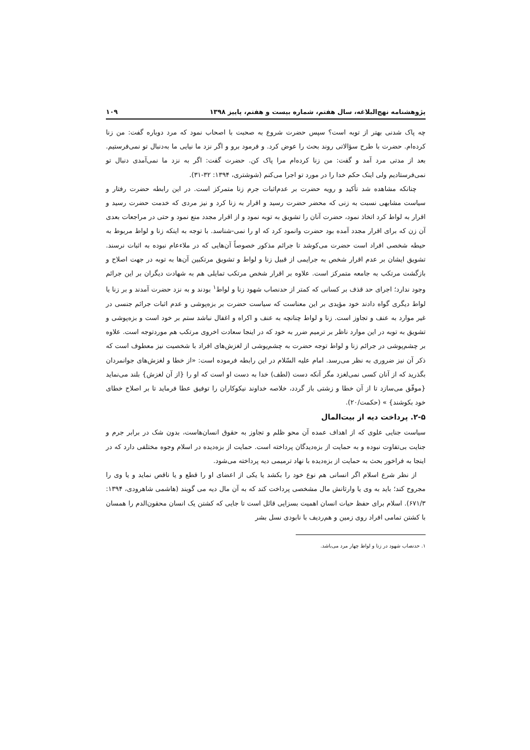پژوهشنامه نهج‌البلاغه، سال هفتم، شماره بیست و هفتم، پاییز ۱۳۹۸ ۱۰۹
چه پاک شدنی بهتر از توبه است؟ سپس حضرت شروع به صحبت با اصحاب نمود که مرد دوباره گفت: من زنا کرده‌ام. حضرت با طرح سؤالاتی روند بحث را عوض کرد. و فرمود برو و اگر نزد ما نیایی ما به‌دنبال تو نمی‌فرستیم. بعد از مدتی مرد آمد و گفت: من زنا کرده‌ام مرا پاک کن. حضرت گفت: اگر به نزد ما نمی‌آمدی دنبال تو نمی‌فرستادیم ولی اینک حکم خدا را در مورد تو اجرا می‌کنم (شوشتری، ۱۳۹۴: ۳۲-۳۱).
چنانکه مشاهده شد تأکید و رویه حضرت بر عدم‌اثبات جرم زنا متمرکز است. در این رابطه حضرت رفتار و سیاست مشابهی نسبت به زنی که محضر حضرت رسید و اقرار به زنا کرد و نیز مردی که خدمت حضرت رسید و اقرار به لواط کرد اتخاذ نمود، حضرت آنان را تشویق به توبه نمود و از اقرار مجدد منع نمود و حتی در مراجعات بعدی آن زن که برای اقرار مجدد آمده بود حضرت وانمود کرد که او را نمی-شناسد. با توجه به اینکه زنا و لواط مربوط به حیطه شخصی افراد است حضرت می‌کوشد تا جرائم مذکور خصوصاً آن‌هایی که در ملاءعام نبوده به اثبات نرسند. تشویق ایشان بر عدم اقرار شخص به جرایمی از قبیل زنا و لواط و تشویق مرتکبین آن‌ها به توبه در جهت اصلاح و بازگشت مرتکب به جامعه متمرکز است. علاوه بر اقرار شخص مرتکب تمایلی هم به شهادت دیگران بر این جرائم وجود ندارد؛ اجرای حد قذف بر کسانی که کمتر از حدنصاب شهود زنا و لواط<sup>۱</sup> بودند و به نزد حضرت آمدند و بر زنا یا لواط دیگری گواه دادند خود مؤیدی بر این معناست که سیاست حضرت بر بزه‌پوشی و عدم اثبات جرائم جنسی در غیر موارد به عنف و تجاوز است. زنا و لواط چنانچه به عنف و اکراه و اغفال نباشد ستم بر خود است و بزه‌پوشی و تشویق به توبه در این موارد ناظر بر ترمیم ضرر به خود که در اینجا سعادت اخروی مرتکب هم موردتوجه است. علاوه بر چشم‌پوشی در جرائم زنا و لواط توجه حضرت به چشم‌پوشی از لغزش‌های افراد با شخصیت نیز معطوف است که ذکر آن نیز ضروری به نظر می‌رسد. امام علیه السّلام در این رابطه فرموده است: «از خطا و لغزش‌های جوانمردان بگذرید که از آنان کسی نمی‌لغزد مگر آنکه دست (لطف) خدا به دست او است که او را {از آن لغزش} بلند می‌نماید {موفّق می‌سازد تا از آن خطا و زشتی باز گردد، خلاصه خداوند نیکوکاران را توفیق عطا فرماید تا بر اصلاح خطای خود بکوشند} » (حکمت/۲۰).
۲-۵. پرداخت دیه از بیت‌المال
سیاست جنایی علوی که از اهداف عمده آن محو ظلم و تجاوز به حقوق انسان‌هاست، بدون شک در برابر جرم و جنایت بی‌تفاوت نبوده و به حمایت از بزه‌دیدگان پرداخته است. حمایت از بزه‌دیده در اسلام وجوه مختلفی دارد که در اینجا به فراخور بحث به حمایت از بزه‌دیده با نهاد ترمیمی دیه پرداخته می‌شود.
از نظر شرع اسلام اگر انسانی هم نوع خود را بکشد یا یکی از اعضای او را قطع و یا ناقص نماید و یا وی را مجروح کند؛ باید به وی یا وارثانش مال مشخصی پرداخت کند که به آن مال دیه می گویند (هاشمی شاهرودی، ۱۳۹۴: ۶۷۱/۳). اسلام برای حفظ حیات انسان اهمیت بسزایی قائل است تا جایی که کشتن یک انسان محقون‌الدم را همسان با کشتن تمامی افراد روی زمین و هم‌ردیف با نابودی نسل بشر
۱. حدنصاب شهود در زنا و لواط چهار مرد می‌باشد.